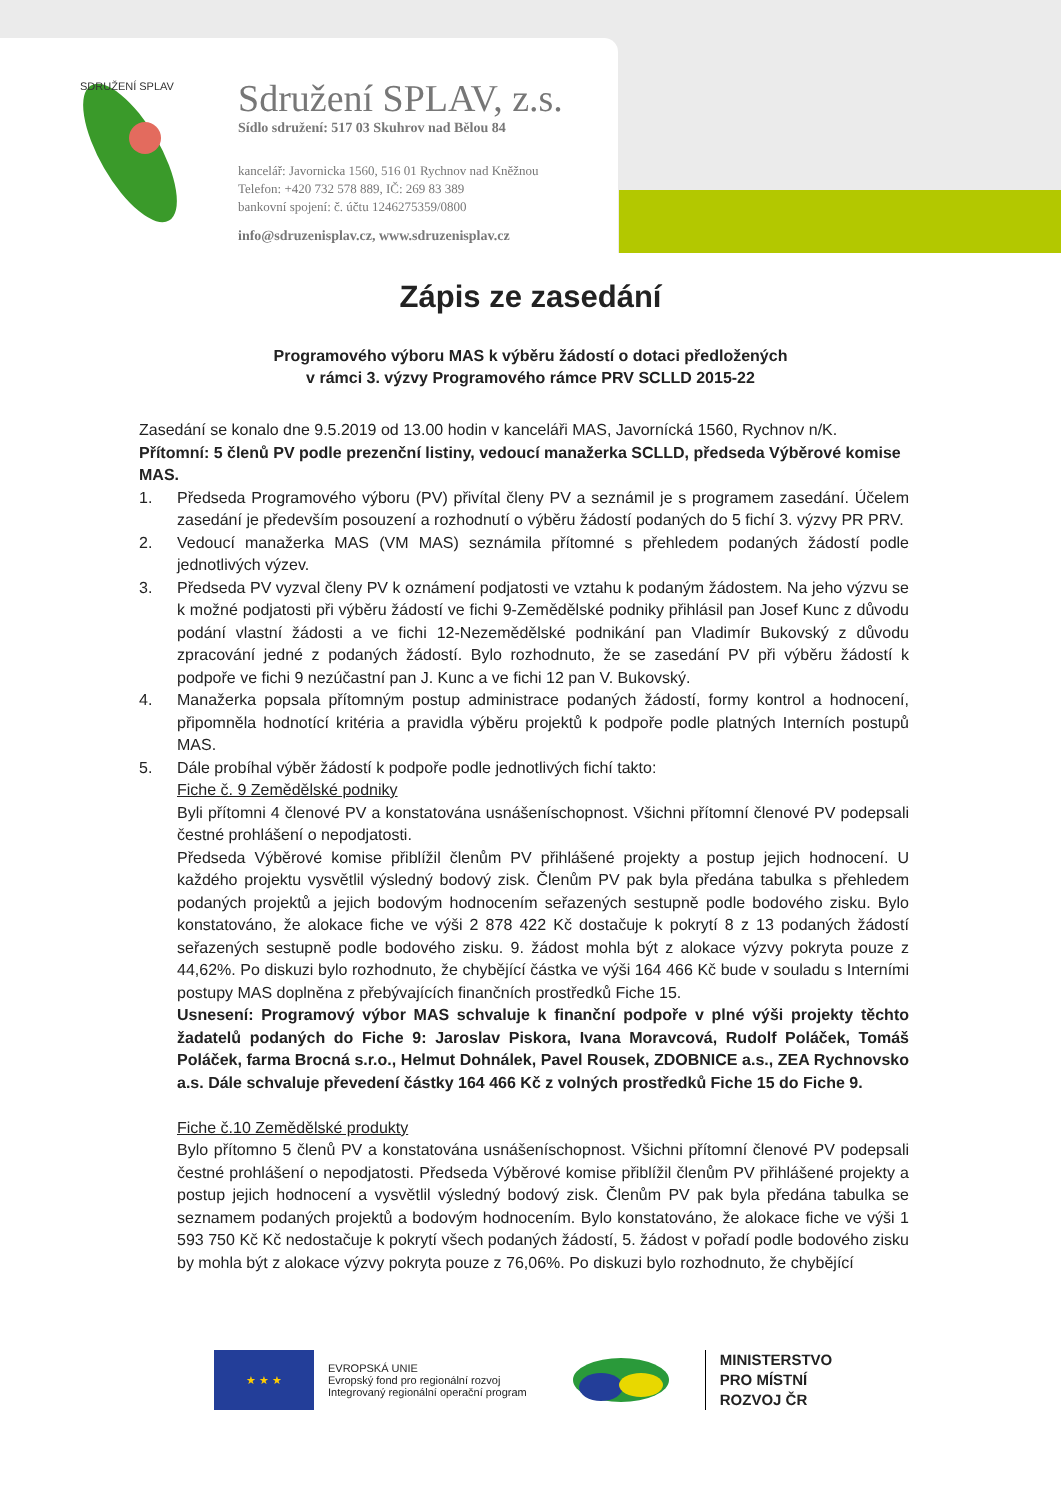SDRUŽENÍ SPLAV
Sdružení SPLAV, z.s.
Sídlo sdružení: 517 03 Skuhrov nad Bělou 84
kancelář: Javornicka 1560, 516 01 Rychnov nad Kněžnou
Telefon: +420 732 578 889, IČ: 269 83 389
bankovní spojení: č. účtu 1246275359/0800
info@sdruzenisplav.cz, www.sdruzenisplav.cz
Zápis ze zasedání
Programového výboru MAS k výběru žádostí o dotaci předložených
v rámci 3. výzvy Programového rámce PRV SCLLD 2015-22
Zasedání se konalo dne 9.5.2019 od 13.00 hodin v kanceláři MAS, Javornícká 1560, Rychnov n/K.
Přítomní: 5 členů PV podle prezenční listiny, vedoucí manažerka SCLLD, předseda Výběrové komise MAS.
1. Předseda Programového výboru (PV) přivítal členy PV a seznámil je s programem zasedání. Účelem zasedání je především posouzení a rozhodnutí o výběru žádostí podaných do 5 fichí 3. výzvy PR PRV.
2. Vedoucí manažerka MAS (VM MAS) seznámila přítomné s přehledem podaných žádostí podle jednotlivých výzev.
3. Předseda PV vyzval členy PV k oznámení podjatosti ve vztahu k podaným žádostem. Na jeho výzvu se k možné podjatosti při výběru žádostí ve fichi 9-Zemědělské podniky přihlásil pan Josef Kunc z důvodu podání vlastní žádosti a ve fichi 12-Nezemědělské podnikání pan Vladimír Bukovský z důvodu zpracování jedné z podaných žádostí. Bylo rozhodnuto, že se zasedání PV při výběru žádostí k podpoře ve fichi 9 nezúčastní pan J. Kunc a ve fichi 12 pan V. Bukovský.
4. Manažerka popsala přítomným postup administrace podaných žádostí, formy kontrol a hodnocení, připomněla hodnotící kritéria a pravidla výběru projektů k podpoře podle platných Interních postupů MAS.
5. Dále probíhal výběr žádostí k podpoře podle jednotlivých fichí takto:
Fiche č. 9 Zemědělské podniky
Byli přítomni 4 členové PV a konstatována usnášeníschopnost. Všichni přítomní členové PV podepsali čestné prohlášení o nepodjatosti.
Předseda Výběrové komise přiblížil členům PV přihlášené projekty a postup jejich hodnocení. U každého projektu vysvětlil výsledný bodový zisk. Členům PV pak byla předána tabulka s přehledem podaných projektů a jejich bodovým hodnocením seřazených sestupně podle bodového zisku. Bylo konstatováno, že alokace fiche ve výši 2 878 422 Kč dostačuje k pokrytí 8 z 13 podaných žádostí seřazených sestupně podle bodového zisku. 9. žádost mohla být z alokace výzvy pokryta pouze z 44,62%. Po diskuzi bylo rozhodnuto, že chybějící částka ve výši 164 466 Kč bude v souladu s Interními postupy MAS doplněna z přebývajících finančních prostředků Fiche 15.
Usnesení: Programový výbor MAS schvaluje k finanční podpoře v plné výši projekty těchto žadatelů podaných do Fiche 9: Jaroslav Piskora, Ivana Moravcová, Rudolf Poláček, Tomáš Poláček, farma Brocná s.r.o., Helmut Dohnálek, Pavel Rousek, ZDOBNICE a.s., ZEA Rychnovsko a.s. Dále schvaluje převedení částky 164 466 Kč z volných prostředků Fiche 15 do Fiche 9.
Fiche č.10 Zemědělské produkty
Bylo přítomno 5 členů PV a konstatována usnášeníschopnost. Všichni přítomní členové PV podepsali čestné prohlášení o nepodjatosti. Předseda Výběrové komise přiblížil členům PV přihlášené projekty a postup jejich hodnocení a vysvětlil výsledný bodový zisk. Členům PV pak byla předána tabulka se seznamem podaných projektů a bodovým hodnocením. Bylo konstatováno, že alokace fiche ve výši 1 593 750 Kč Kč nedostačuje k pokrytí všech podaných žádostí, 5. žádost v pořadí podle bodového zisku by mohla být z alokace výzvy pokryta pouze z 76,06%. Po diskuzi bylo rozhodnuto, že chybějící
★ ★ ★
EVROPSKÁ UNIE
Evropský fond pro regionální rozvoj
Integrovaný regionální operační program
MINISTERSTVO
PRO MÍSTNÍ
ROZVOJ ČR